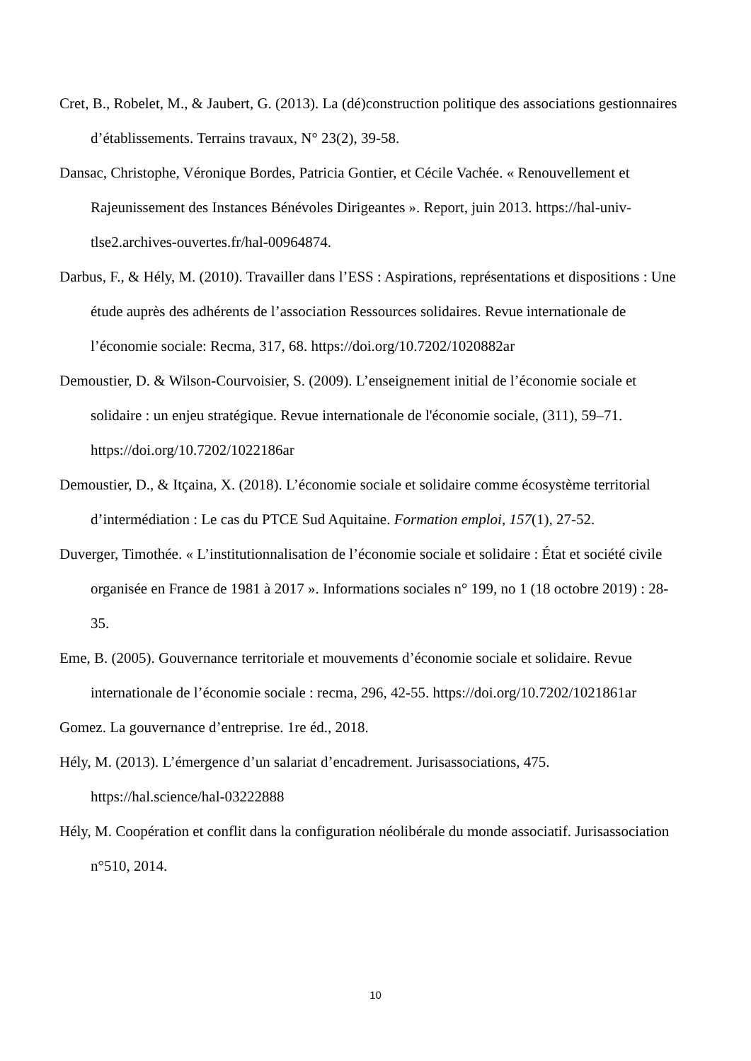Cret, B., Robelet, M., & Jaubert, G. (2013). La (dé)construction politique des associations gestionnaires d’établissements. Terrains travaux, N° 23(2), 39-58.
Dansac, Christophe, Véronique Bordes, Patricia Gontier, et Cécile Vachée. « Renouvellement et Rajeunissement des Instances Bénévoles Dirigeantes ». Report, juin 2013. https://hal-univ-tlse2.archives-ouvertes.fr/hal-00964874.
Darbus, F., & Hély, M. (2010). Travailler dans l’ESS : Aspirations, représentations et dispositions : Une étude auprès des adhérents de l’association Ressources solidaires. Revue internationale de l’économie sociale: Recma, 317, 68. https://doi.org/10.7202/1020882ar
Demoustier, D. & Wilson-Courvoisier, S. (2009). L’enseignement initial de l’économie sociale et solidaire : un enjeu stratégique. Revue internationale de l'économie sociale, (311), 59–71. https://doi.org/10.7202/1022186ar
Demoustier, D., & Itçaina, X. (2018). L’économie sociale et solidaire comme écosystème territorial d’intermédiation : Le cas du PTCE Sud Aquitaine. Formation emploi, 157(1), 27-52.
Duverger, Timothée. « L’institutionnalisation de l’économie sociale et solidaire : État et société civile organisée en France de 1981 à 2017 ». Informations sociales n° 199, no 1 (18 octobre 2019) : 28-35.
Eme, B. (2005). Gouvernance territoriale et mouvements d’économie sociale et solidaire. Revue internationale de l’économie sociale : recma, 296, 42-55. https://doi.org/10.7202/1021861ar
Gomez. La gouvernance d’entreprise. 1re éd., 2018.
Hély, M. (2013). L’émergence d’un salariat d’encadrement. Jurisassociations, 475. https://hal.science/hal-03222888
Hély, M. Coopération et conflit dans la configuration néolibérale du monde associatif. Jurisassociation n°510, 2014.
10